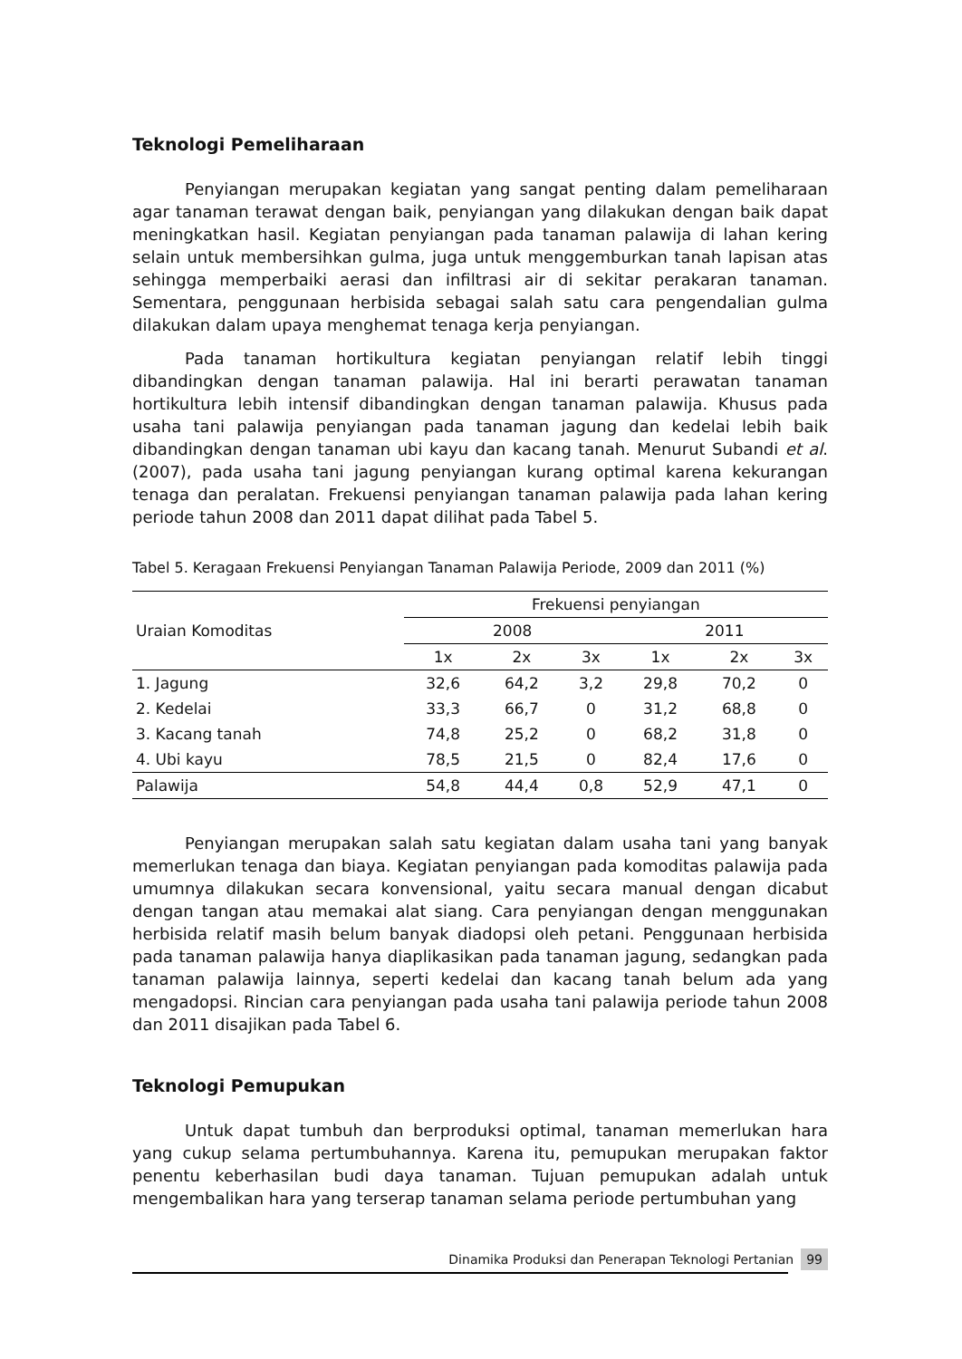Teknologi Pemeliharaan
Penyiangan merupakan kegiatan yang sangat penting dalam pemeliharaan agar tanaman terawat dengan baik, penyiangan yang dilakukan dengan baik dapat meningkatkan hasil. Kegiatan penyiangan pada tanaman palawija di lahan kering selain untuk membersihkan gulma, juga untuk menggemburkan tanah lapisan atas sehingga memperbaiki aerasi dan infiltrasi air di sekitar perakaran tanaman. Sementara, penggunaan herbisida sebagai salah satu cara pengendalian gulma dilakukan dalam upaya menghemat tenaga kerja penyiangan.
Pada tanaman hortikultura kegiatan penyiangan relatif lebih tinggi dibandingkan dengan tanaman palawija. Hal ini berarti perawatan tanaman hortikultura lebih intensif dibandingkan dengan tanaman palawija. Khusus pada usaha tani palawija penyiangan pada tanaman jagung dan kedelai lebih baik dibandingkan dengan tanaman ubi kayu dan kacang tanah. Menurut Subandi et al. (2007), pada usaha tani jagung penyiangan kurang optimal karena kekurangan tenaga dan peralatan. Frekuensi penyiangan tanaman palawija pada lahan kering periode tahun 2008 dan 2011 dapat dilihat pada Tabel 5.
Tabel 5. Keragaan Frekuensi Penyiangan Tanaman Palawija Periode, 2009 dan 2011 (%)
| Uraian Komoditas | Frekuensi penyiangan | | | | | |
| --- | --- | --- | --- | --- | --- | --- |
| | 2008 | | | 2011 | | |
| | 1x | 2x | 3x | 1x | 2x | 3x |
| 1. Jagung | 32,6 | 64,2 | 3,2 | 29,8 | 70,2 | 0 |
| 2. Kedelai | 33,3 | 66,7 | 0 | 31,2 | 68,8 | 0 |
| 3. Kacang tanah | 74,8 | 25,2 | 0 | 68,2 | 31,8 | 0 |
| 4. Ubi kayu | 78,5 | 21,5 | 0 | 82,4 | 17,6 | 0 |
| Palawija | 54,8 | 44,4 | 0,8 | 52,9 | 47,1 | 0 |
Penyiangan merupakan salah satu kegiatan dalam usaha tani yang banyak memerlukan tenaga dan biaya. Kegiatan penyiangan pada komoditas palawija pada umumnya dilakukan secara konvensional, yaitu secara manual dengan dicabut dengan tangan atau memakai alat siang. Cara penyiangan dengan menggunakan herbisida relatif masih belum banyak diadopsi oleh petani. Penggunaan herbisida pada tanaman palawija hanya diaplikasikan pada tanaman jagung, sedangkan pada tanaman palawija lainnya, seperti kedelai dan kacang tanah belum ada yang mengadopsi. Rincian cara penyiangan pada usaha tani palawija periode tahun 2008 dan 2011 disajikan pada Tabel 6.
Teknologi Pemupukan
Untuk dapat tumbuh dan berproduksi optimal, tanaman memerlukan hara yang cukup selama pertumbuhannya. Karena itu, pemupukan merupakan faktor penentu keberhasilan budi daya tanaman. Tujuan pemupukan adalah untuk mengembalikan hara yang terserap tanaman selama periode pertumbuhan yang
Dinamika Produksi dan Penerapan Teknologi Pertanian 99